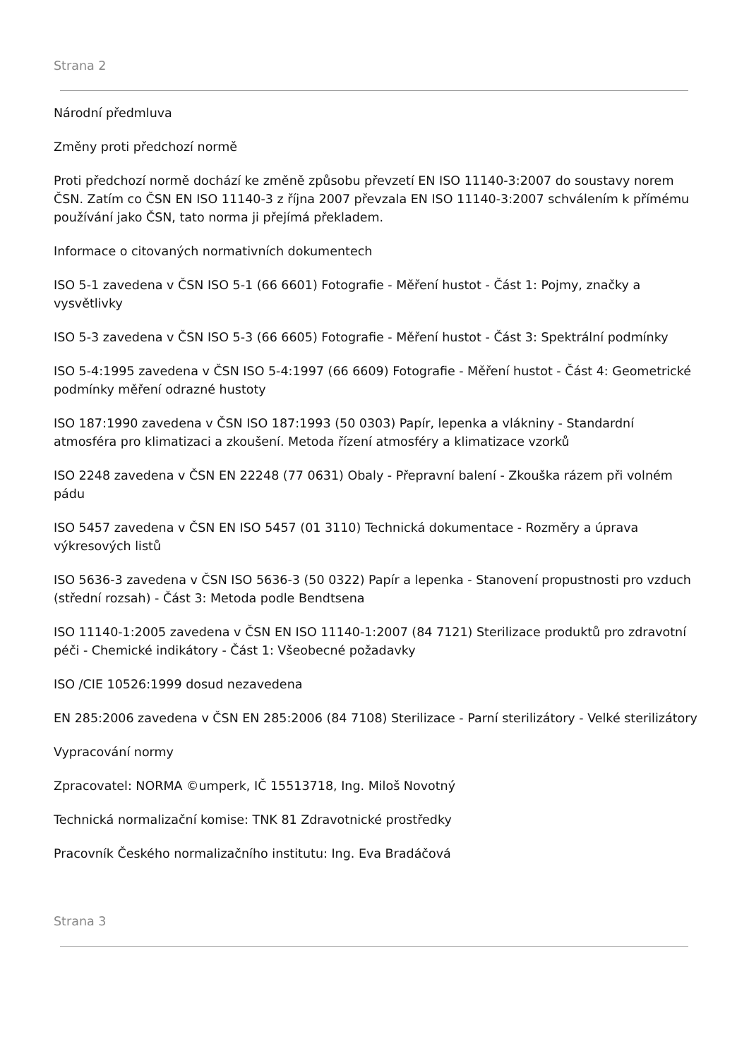Strana 2
Národní předmluva
Změny proti předchozí normě
Proti předchozí normě dochází ke změně způsobu převzetí EN ISO 11140-3:2007 do soustavy norem ČSN. Zatím co ČSN EN ISO 11140-3 z října 2007 převzala EN ISO 11140-3:2007 schválením k přímému používání jako ČSN, tato norma ji přejímá překladem.
Informace o citovaných normativních dokumentech
ISO 5-1 zavedena v ČSN ISO 5-1 (66 6601) Fotografie - Měření hustot - Část 1: Pojmy, značky a vysvětlivky
ISO 5-3 zavedena v ČSN ISO 5-3 (66 6605) Fotografie - Měření hustot - Část 3: Spektrální podmínky
ISO 5-4:1995 zavedena v ČSN ISO 5-4:1997 (66 6609) Fotografie - Měření hustot - Část 4: Geometrické podmínky měření odrazné hustoty
ISO 187:1990 zavedena v ČSN ISO 187:1993 (50 0303) Papír, lepenka a vlákniny - Standardní atmosféra pro klimatizaci a zkoušení. Metoda řízení atmosféry a klimatizace vzorků
ISO 2248 zavedena v ČSN EN 22248 (77 0631) Obaly - Přepravní balení - Zkouška rázem při volném pádu
ISO 5457 zavedena v ČSN EN ISO 5457 (01 3110) Technická dokumentace - Rozměry a úprava výkresových listů
ISO 5636-3 zavedena v ČSN ISO 5636-3 (50 0322) Papír a lepenka - Stanovení propustnosti pro vzduch (střední rozsah) - Část 3: Metoda podle Bendtsena
ISO 11140-1:2005 zavedena v ČSN EN ISO 11140-1:2007 (84 7121) Sterilizace produktů pro zdravotní péči - Chemické indikátory - Část 1: Všeobecné požadavky
ISO /CIE 10526:1999 dosud nezavedena
EN 285:2006 zavedena v ČSN EN 285:2006 (84 7108) Sterilizace - Parní sterilizátory - Velké sterilizátory
Vypracování normy
Zpracovatel: NORMA ©umperk, IČ 15513718, Ing. Miloš Novotný
Technická normalizační komise: TNK 81 Zdravotnické prostředky
Pracovník Českého normalizačního institutu: Ing. Eva Bradáčová
Strana 3